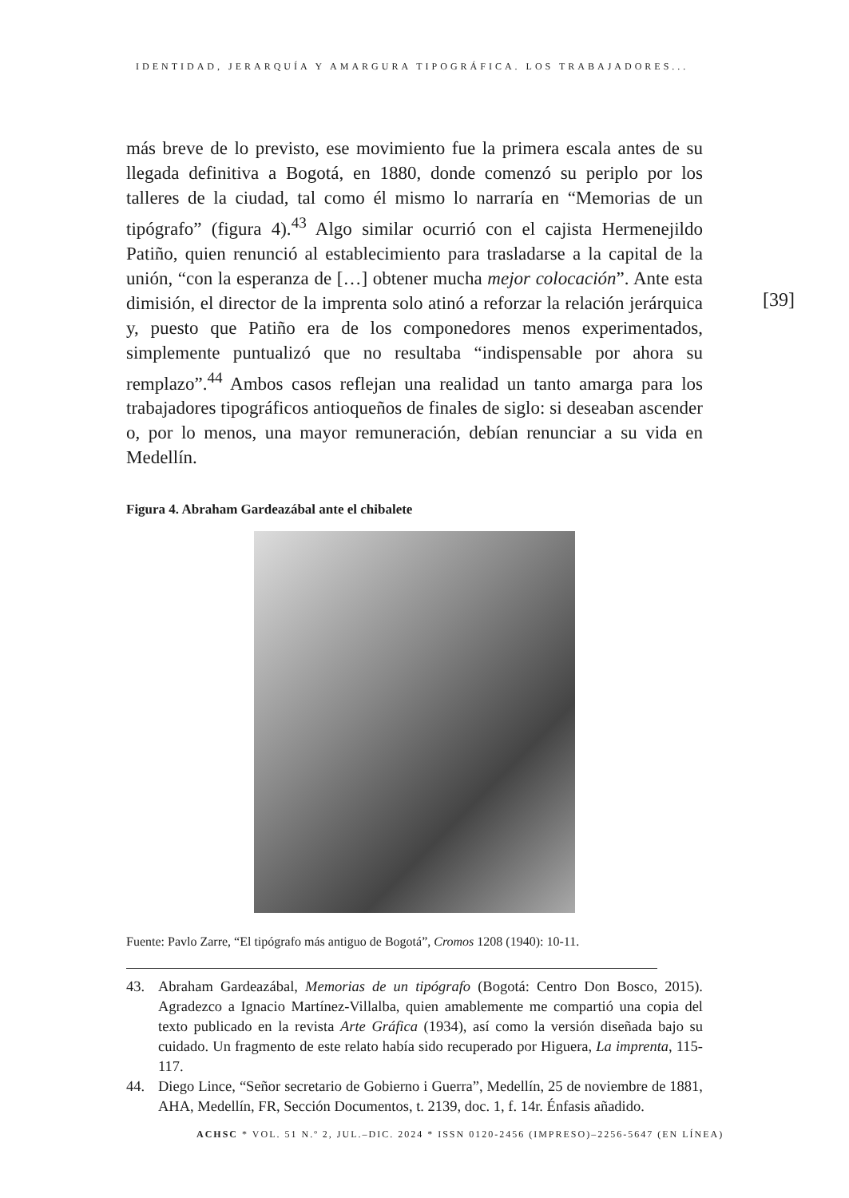IDENTIDAD, JERARQUÍA Y AMARGURA TIPOGRÁFICA. LOS TRABAJADORES...
[39]
más breve de lo previsto, ese movimiento fue la primera escala antes de su llegada definitiva a Bogotá, en 1880, donde comenzó su periplo por los talleres de la ciudad, tal como él mismo lo narraría en “Memorias de un tipógrafo” (figura 4).<sup>43</sup> Algo similar ocurrió con el cajista Hermenejildo Patiño, quien renunció al establecimiento para trasladarse a la capital de la unión, “con la esperanza de […] obtener mucha mejor colocación”. Ante esta dimisión, el director de la imprenta solo atinó a reforzar la relación jerárquica y, puesto que Patiño era de los componedores menos experimentados, simplemente puntualizó que no resultaba “indispensable por ahora su remplazo”.<sup>44</sup> Ambos casos reflejan una realidad un tanto amarga para los trabajadores tipográficos antioqueños de finales de siglo: si deseaban ascender o, por lo menos, una mayor remuneración, debían renunciar a su vida en Medellín.
Figura 4. Abraham Gardeazábal ante el chibalete
Fuente: Pavlo Zarre, “El tipógrafo más antiguo de Bogotá”, Cromos 1208 (1940): 10-11.
43. Abraham Gardeazábal, Memorias de un tipógrafo (Bogotá: Centro Don Bosco, 2015). Agradezco a Ignacio Martínez-Villalba, quien amablemente me compartió una copia del texto publicado en la revista Arte Gráfica (1934), así como la versión diseñada bajo su cuidado. Un fragmento de este relato había sido recuperado por Higuera, La imprenta, 115-117.
44. Diego Lince, “Señor secretario de Gobierno i Guerra”, Medellín, 25 de noviembre de 1881, AHA, Medellín, FR, Sección Documentos, t. 2139, doc. 1, f. 14r. Énfasis añadido.
ACHSC * VOL. 51 N.º 2, JUL.–DIC. 2024 * ISSN 0120-2456 (IMPRESO)–2256-5647 (EN LÍNEA)